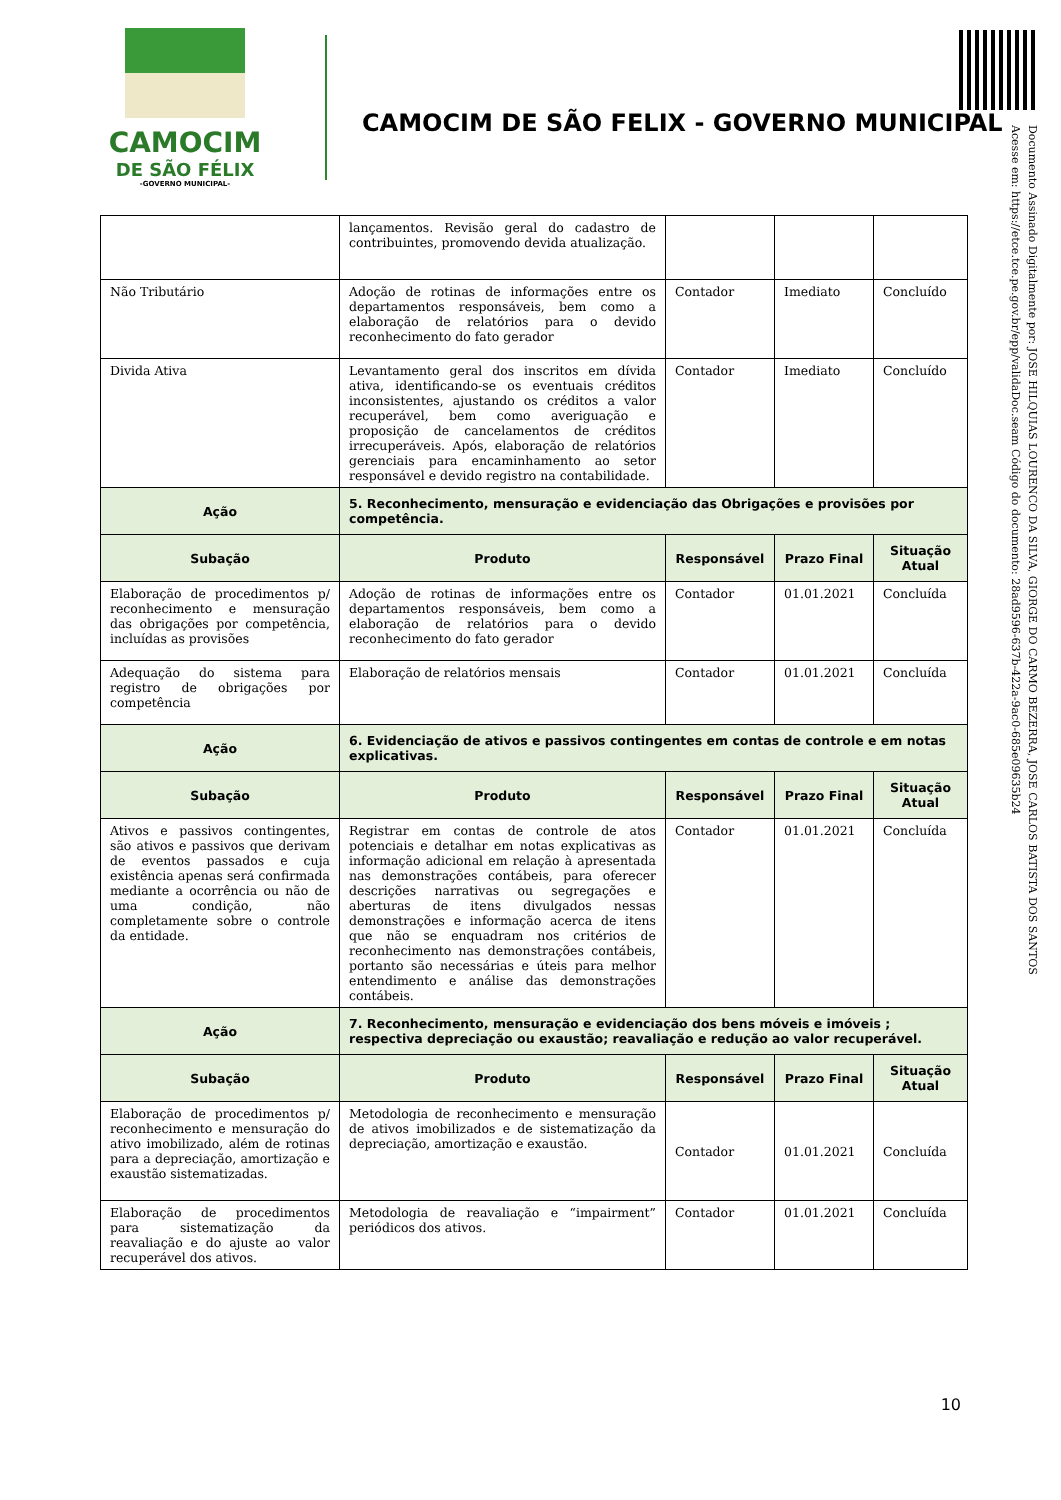CAMOCIM
DE SÃO FÉLIX
-GOVERNO MUNICIPAL-
CAMOCIM DE SÃO FELIX - GOVERNO MUNICIPAL
Documento Assinado Digitalmente por: JOSE HILQUIAS LOURENCO DA SILVA, GIORGE DO CARMO BEZERRA, JOSE CARLOS BATISTA DOS SANTOS
Acesse em: https://etce.tce.pe.gov.br/epp/validaDoc.seam Código do documento: 28ad9596-637b-422a-9ac0-685e09635b24
| | lançamentos. Revisão geral do cadastro de contribuintes, promovendo devida atualização. | | | |
| Não Tributário | Adoção de rotinas de informações entre os departamentos responsáveis, bem como a elaboração de relatórios para o devido reconhecimento do fato gerador | Contador | Imediato | Concluído |
| Divida Ativa | Levantamento geral dos inscritos em dívida ativa, identificando-se os eventuais créditos inconsistentes, ajustando os créditos a valor recuperável, bem como averiguação e proposição de cancelamentos de créditos irrecuperáveis. Após, elaboração de relatórios gerenciais para encaminhamento ao setor responsável e devido registro na contabilidade. | Contador | Imediato | Concluído |
| Ação | 5. Reconhecimento, mensuração e evidenciação das Obrigações e provisões por competência. | | | |
| Subação | Produto | Responsável | Prazo Final | Situação Atual |
| Elaboração de procedimentos p/ reconhecimento e mensuração das obrigações por competência, incluídas as provisões | Adoção de rotinas de informações entre os departamentos responsáveis, bem como a elaboração de relatórios para o devido reconhecimento do fato gerador | Contador | 01.01.2021 | Concluída |
| Adequação do sistema para registro de obrigações por competência | Elaboração de relatórios mensais | Contador | 01.01.2021 | Concluída |
| Ação | 6. Evidenciação de ativos e passivos contingentes em contas de controle e em notas explicativas. | | | |
| Subação | Produto | Responsável | Prazo Final | Situação Atual |
| Ativos e passivos contingentes, são ativos e passivos que derivam de eventos passados e cuja existência apenas será confirmada mediante a ocorrência ou não de uma condição, não completamente sobre o controle da entidade. | Registrar em contas de controle de atos potenciais e detalhar em notas explicativas as informação adicional em relação à apresentada nas demonstrações contábeis, para oferecer descrições narrativas ou segregações e aberturas de itens divulgados nessas demonstrações e informação acerca de itens que não se enquadram nos critérios de reconhecimento nas demonstrações contábeis, portanto são necessárias e úteis para melhor entendimento e análise das demonstrações contábeis. | Contador | 01.01.2021 | Concluída |
| Ação | 7. Reconhecimento, mensuração e evidenciação dos bens móveis e imóveis ; respectiva depreciação ou exaustão; reavaliação e redução ao valor recuperável. | | | |
| Subação | Produto | Responsável | Prazo Final | Situação Atual |
| Elaboração de procedimentos p/ reconhecimento e mensuração do ativo imobilizado, além de rotinas para a depreciação, amortização e exaustão sistematizadas. | Metodologia de reconhecimento e mensuração de ativos imobilizados e de sistematização da depreciação, amortização e exaustão. | Contador | 01.01.2021 | Concluída |
| Elaboração de procedimentos para sistematização da reavaliação e do ajuste ao valor recuperável dos ativos. | Metodologia de reavaliação e “impairment” periódicos dos ativos. | Contador | 01.01.2021 | Concluída |
10